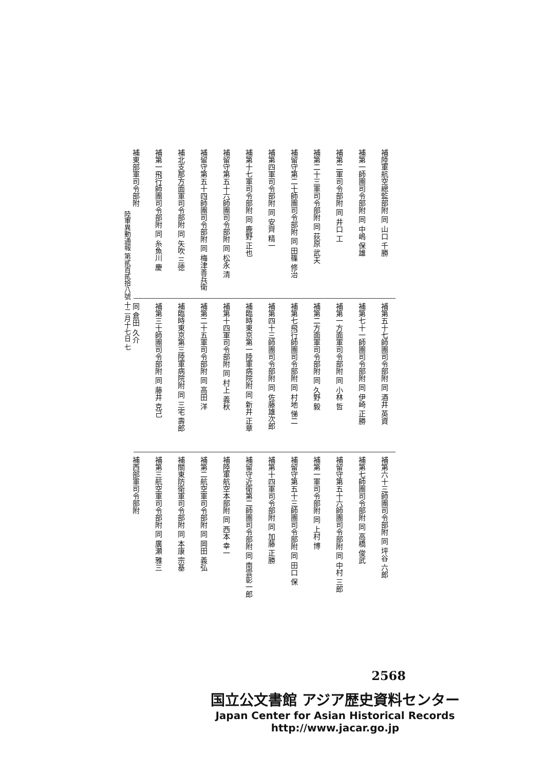陸軍異動通報 第貳百貳拾八號 十二月十七日 七
補陸軍航空總監部附 同 山口 千勝
補第一師團司令部附 同 中嶋 保雄
補第二軍司令部附 同 井口 工
補第二十三軍司令部附 同 荻原 武夫
補留守第二十師團司令部附 同 田篠 修治
補第四軍司令部附 同 安齊 精一
補第十七軍司令部附 同 鹿野 正也
補留守第五十六師團司令部附 同 松永 清
補留守第五十四師團司令部附 同 梅津善兵衛
補北支那方面軍司令部附 同 矢吹 三徳
補第一飛行師團司令部附 同 糸魚川 慶
補東部軍司令部附
補第五十七師團司令部附 同 酒井 英資
補第七十一師團司令部附 同 伊崎 正勝
補第一方面軍司令部附 同 小林 哲
補第二方面軍司令部附 同 久野 毅
補第七飛行師團司令部附 同 村地 悌二
補第四十三師團司令部附 同 佐藤雄次郎
補臨時東京第一陸軍病院附 同 新井 正章
補第十四軍司令部附 同 村上 義秋
補第二十五軍司令部附 同 高田 洋
補臨時東京第三陸軍病院附 同 三宅 壽郎
補第三十師團司令部附 同 藤井 克己
同 倉田 久介
補第六十三師團司令部附 同 坪谷 六郎
補第七師團司令部附 同 高橋 俊武
補留守第五十六師團司令部附 同 中村 三郎
補第一軍司令部附 同 上村 博
補留守第五十三師團司令部附 同 田口 保
補第十四軍司令部附 同 加藤 正勝
補留守近衛第二師團司令部附 同 南雲彰一郎
補陸軍航空本部附 同 西本 幸一
補第二航空軍司令部附 同 岡田 義弘
補關東防衛軍司令部附 同 本康 宗基
補第三航空軍司令部附 同 廣瀬 雅三
補西部軍司令部附
2568
国立公文書館 アジア歴史資料センター
Japan Center for Asian Historical Records
http://www.jacar.go.jp